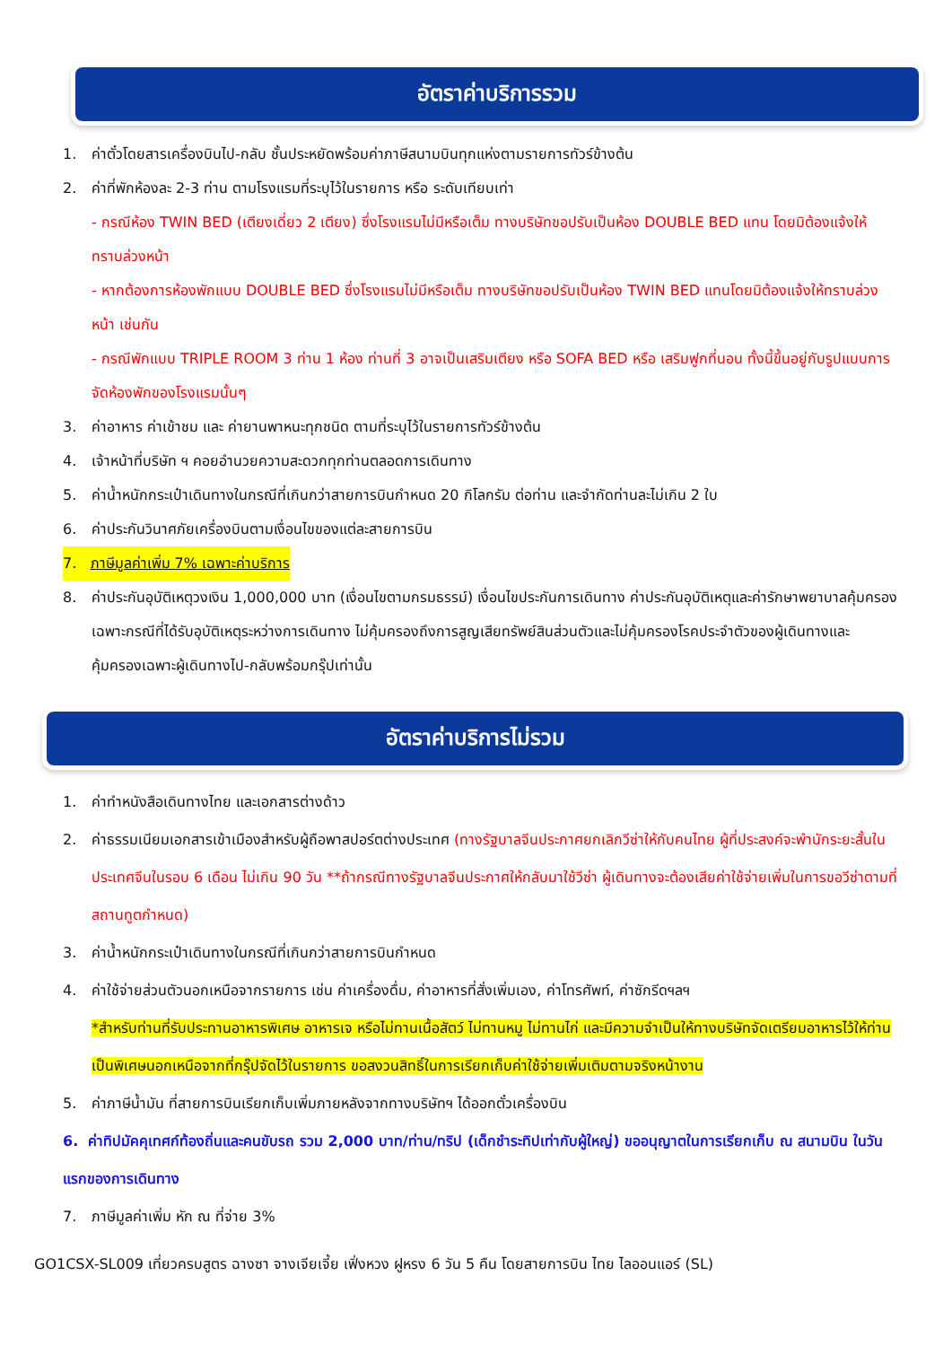อัตราค่าบริการรวม
1. ค่าตั๋วโดยสารเครื่องบินไป-กลับ ชั้นประหยัดพร้อมค่าภาษีสนามบินทุกแห่งตามรายการทัวร์ข้างต้น
2. ค่าที่พักห้องละ 2-3 ท่าน ตามโรงแรมที่ระบุไว้ในรายการ หรือ ระดับเทียบเท่า
- กรณีห้อง TWIN BED (เตียงเดี่ยว 2 เตียง) ซึ่งโรงแรมไม่มีหรือเต็ม ทางบริษัทขอปรับเป็นห้อง DOUBLE BED แทน โดยมิต้องแจ้งให้ทราบล่วงหน้า
- หากต้องการห้องพักแบบ DOUBLE BED ซึ่งโรงแรมไม่มีหรือเต็ม ทางบริษัทขอปรับเป็นห้อง TWIN BED แทนโดยมิต้องแจ้งให้ทราบล่วงหน้า เช่นกัน
- กรณีพักแบบ TRIPLE ROOM 3 ท่าน 1 ห้อง ท่านที่ 3 อาจเป็นเสริมเตียง หรือ SOFA BED หรือ เสริมฟูกที่นอน ทั้งนี้ขึ้นอยู่กับรูปแบบการจัดห้องพักของโรงแรมนั้นๆ
3. ค่าอาหาร ค่าเข้าชม และ ค่ายานพาหนะทุกชนิด ตามที่ระบุไว้ในรายการทัวร์ข้างต้น
4. เจ้าหน้าที่บริษัท ฯ คอยอำนวยความสะดวกทุกท่านตลอดการเดินทาง
5. ค่าน้ำหนักกระเป๋าเดินทางในกรณีที่เกินกว่าสายการบินกำหนด 20 กิโลกรัม ต่อท่าน และจำกัดท่านละไม่เกิน 2 ใบ
6. ค่าประกันวินาศภัยเครื่องบินตามเงื่อนไขของแต่ละสายการบิน
7. ภาษีมูลค่าเพิ่ม 7% เฉพาะค่าบริการ
8. ค่าประกันอุบัติเหตุวงเงิน 1,000,000 บาท (เงื่อนไขตามกรมธรรม์) เงื่อนไขประกันการเดินทาง ค่าประกันอุบัติเหตุและค่ารักษาพยาบาลคุ้มครองเฉพาะกรณีที่ได้รับอุบัติเหตุระหว่างการเดินทาง ไม่คุ้มครองถึงการสูญเสียทรัพย์สินส่วนตัวและไม่คุ้มครองโรคประจำตัวของผู้เดินทางและคุ้มครองเฉพาะผู้เดินทางไป-กลับพร้อมกรุ๊ปเท่านั้น
อัตราค่าบริการไม่รวม
1. ค่าทำหนังสือเดินทางไทย และเอกสารต่างด้าว
2. ค่าธรรมเนียมเอกสารเข้าเมืองสำหรับผู้ถือพาสปอร์ตต่างประเทศ (ทางรัฐบาลจีนประกาศยกเลิกวีซ่าให้กับคนไทย ผู้ที่ประสงค์จะพำนักระยะสั้นใน ประเทศจีนในรอบ 6 เดือน ไม่เกิน 90 วัน **ถ้ากรณีทางรัฐบาลจีนประกาศให้กลับมาใช้วีซ่า ผู้เดินทางจะต้องเสียค่าใช้จ่ายเพิ่มในการขอวีซ่าตามที่ สถานทูตกำหนด)
3. ค่าน้ำหนักกระเป๋าเดินทางในกรณีที่เกินกว่าสายการบินกำหนด
4. ค่าใช้จ่ายส่วนตัวนอกเหนือจากรายการ เช่น ค่าเครื่องดื่ม, ค่าอาหารที่สั่งเพิ่มเอง, ค่าโทรศัพท์, ค่าซักรีดฯลฯ
*สำหรับท่านที่รับประทานอาหารพิเศษ อาหารเจ หรือไม่ทานเนื้อสัตว์ ไม่ทานหมู ไม่ทานไก่ และมีความจำเป็นให้ทางบริษัทจัดเตรียมอาหารไว้ให้ท่านเป็นพิเศษนอกเหนือจากที่กรุ๊ปจัดไว้ในรายการ ขอสงวนสิทธิ์ในการเรียกเก็บค่าใช้จ่ายเพิ่มเติมตามจริงหน้างาน
5. ค่าภาษีน้ำมัน ที่สายการบินเรียกเก็บเพิ่มภายหลังจากทางบริษัทฯ ได้ออกตั๋วเครื่องบิน
6. ค่าทิปมัคคุเทศก์ท้องถิ่นและคนขับรถ รวม 2,000 บาท/ท่าน/ทริป (เด็กชำระทิปเท่ากับผู้ใหญ่) ขออนุญาตในการเรียกเก็บ ณ สนามบิน ในวันแรกของการเดินทาง
7. ภาษีมูลค่าเพิ่ม หัก ณ ที่จ่าย 3%
GO1CSX-SL009 เที่ยวครบสูตร ฉางซา จางเจียเจี้ย เฟิ่งหวง ฝูหรง 6 วัน 5 คืน โดยสายการบิน ไทย ไลออนแอร์ (SL)